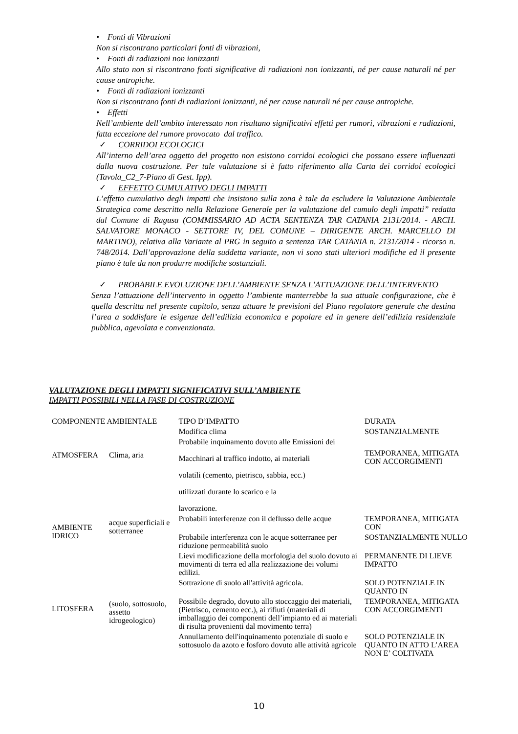• Fonti di Vibrazioni
Non si riscontrano particolari fonti di vibrazioni,
• Fonti di radiazioni non ionizzanti
Allo stato non si riscontrano fonti significative di radiazioni non ionizzanti, né per cause naturali né per cause antropiche.
• Fonti di radiazioni ionizzanti
Non si riscontrano fonti di radiazioni ionizzanti, né per cause naturali né per cause antropiche.
• Effetti
Nell’ambiente dell’ambito interessato non risultano significativi effetti per rumori, vibrazioni e radiazioni, fatta eccezione del rumore provocato dal traffico.
✓ CORRIDOI ECOLOGICI
All’interno dell’area oggetto del progetto non esistono corridoi ecologici che possano essere influenzati dalla nuova costruzione. Per tale valutazione si è fatto riferimento alla Carta dei corridoi ecologici (Tavola_C2_7-Piano di Gest. Ipp).
✓ EFFETTO CUMULATIVO DEGLI IMPATTI
L’effetto cumulativo degli impatti che insistono sulla zona è tale da escludere la Valutazione Ambientale Strategica come descritto nella Relazione Generale per la valutazione del cumulo degli impatti” redatta dal Comune di Ragusa (COMMISSARIO AD ACTA SENTENZA TAR CATANIA 2131/2014. - ARCH. SALVATORE MONACO - SETTORE IV, DEL COMUNE – DIRIGENTE ARCH. MARCELLO DI MARTINO), relativa alla Variante al PRG in seguito a sentenza TAR CATANIA n. 2131/2014 - ricorso n. 748/2014. Dall’approvazione della suddetta variante, non vi sono stati ulteriori modifiche ed il presente piano è tale da non produrre modifiche sostanziali.
✓ PROBABILE EVOLUZIONE DELL’AMBIENTE SENZA L’ATTUAZIONE DELL’INTERVENTO
Senza l’attuazione dell’intervento in oggetto l’ambiente manterrebbe la sua attuale configurazione, che è quella descritta nel presente capitolo, senza attuare le previsioni del Piano regolatore generale che destina l’area a soddisfare le esigenze dell’edilizia economica e popolare ed in genere dell’edilizia residenziale pubblica, agevolata e convenzionata.
VALUTAZIONE DEGLI IMPATTI SIGNIFICATIVI SULL’AMBIENTE
IMPATTI POSSIBILI NELLA FASE DI COSTRUZIONE
| COMPONENTE AMBIENTALE | | TIPO D’IMPATTO | DURATA |
| --- | --- | --- | --- |
| ATMOSFERA | Clima, aria | Modifica clima | SOSTANZIALMENTE |
| | | Probabile inquinamento dovuto alle Emissioni dei Macchinari al traffico indotto, ai materiali volatili (cemento, pietrisco, sabbia, ecc.) utilizzati durante lo scarico e la lavorazione. | TEMPORANEA, MITIGATA CON ACCORGIMENTI |
| AMBIENTE IDRICO | acque superficiali e sotterranee | Probabili interferenze con il deflusso delle acque | TEMPORANEA, MITIGATA CON |
| | | Probabile interferenza con le acque sotterranee per riduzione permeabilità suolo | SOSTANZIALMENTE NULLO |
| LITOSFERA | (suolo, sottosuolo, assetto idrogeologico) | Lievi modificazione della morfologia del suolo dovuto ai movimenti di terra ed alla realizzazione dei volumi edilizi. | PERMANENTE DI LIEVE IMPATTO |
| | | Sottrazione di suolo all'attività agricola. | SOLO POTENZIALE IN QUANTO IN |
| | | Possibile degrado, dovuto allo stoccaggio dei materiali, (Pietrisco, cemento ecc.), ai rifiuti (materiali di imballaggio dei componenti dell’impianto ed ai materiali di risulta provenienti dal movimento terra) | TEMPORANEA, MITIGATA CON ACCORGIMENTI |
| | | Annullamento dell'inquinamento potenziale di suolo e sottosuolo da azoto e fosforo dovuto alle attività agricole | SOLO POTENZIALE IN QUANTO IN ATTO L’AREA NON E’ COLTIVATA |
10